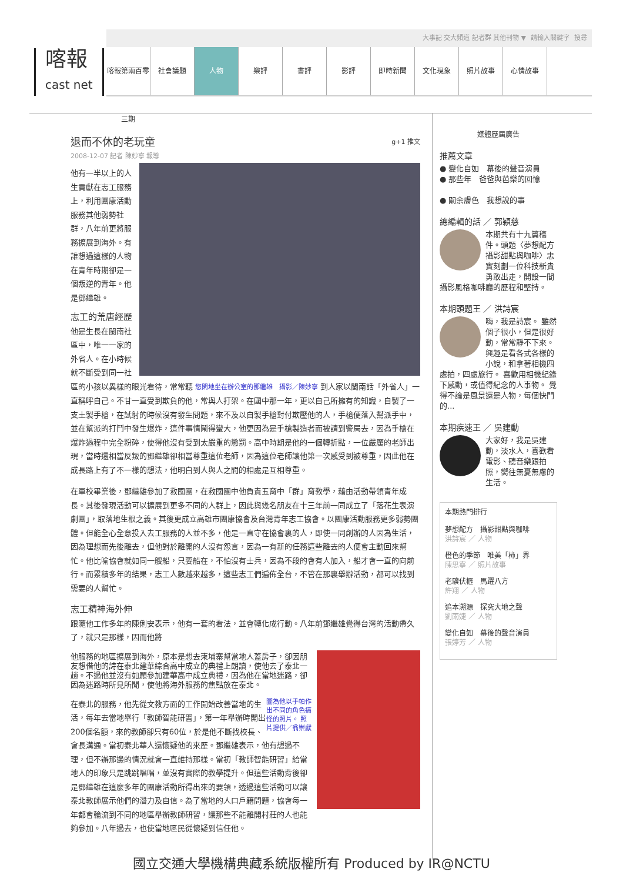大事記 交大頻道 記者群 其他刊物 ▼ 請輸入關鍵字 搜尋
喀報
cast net
喀報第兩百零三期
社會議題 人物 樂評 書評 影評 即時新聞 文化現象 照片故事 心情故事
退而不休的老玩童 g+1 推文
2008-12-07 記者 陳妙寧 報導
他有一半以上的人生貢獻在志工服務上，利用團康活動服務其他弱勢社群，八年前更將服務擴展到海外。有誰想過這樣的人物在青年時期卻是一個叛逆的青年。他是鄧繼雄。
志工的荒唐經歷
他是生長在閩南社區中，唯一一家的外省人。在小時候就不斷受到同一社區的小孩以異樣的眼光看待，常常聽 悠閑地坐在辦公室的鄧繼雄　攝影／陳妙寧 到人家以閩南話「外省人」一直稱呼自己。不甘一直受到欺負的他，常與人打架。在國中那一年，更以自己所擁有的知識，自製了一支土製手槍，在試射的時候沒有發生問題，來不及以自製手槍對付欺壓他的人，手槍便落入幫派手中，並在幫派的打鬥中發生爆炸，這件事情鬧得蠻大，他更因為是手槍製造者而被請到警局去，因為手槍在爆炸過程中完全粉碎，使得他沒有受到太嚴重的懲罰。高中時期是他的一個轉折點，一位嚴厲的老師出現，當時還相當反叛的鄧繼雄卻相當尊重這位老師，因為這位老師讓他第一次感受到被尊重，因此他在成長路上有了不一樣的想法，他明白到人與人之間的相處是互相尊重。
在軍校畢業後，鄧繼雄參加了救國團，在救國團中他負責五育中「群」育教學，藉由活動帶領青年成長。其後發現活動可以擴展到更多不同的人群上，因此與幾名朋友在十三年前一同成立了「落花生表演劇團」，取落地生根之義。其後更成立高雄市團康協會及台灣青年志工協會。以團康活動服務更多弱勢團體。但能全心全意投入去工服務的人並不多，他是一直守在協會裏的人，即使一同創辦的人因為生活，因為理想而先後離去，但他對於離開的人沒有怨言，因為一有新的任務這些離去的人便會主動回來幫忙。他比喻協會就如同一艘船，只要船在，不怕沒有士兵，因為不段的會有人加入，船才會一直的向前行。而累積多年的結果，志工人數越來越多，這些志工們遍佈全台，不管在那裏舉辦活動，都可以找到需要的人幫忙。
志工精神海外伸
跟隨他工作多年的陳俐安表示，他有一套的看法，並會轉化成行動。八年前鄧繼雄覺得台灣的活動帶久了，就只是那樣，因而他將
他服務的地區擴展到海外，原本是想去柬埔寨幫當地人蓋房子，卻因朋友想借他的詩在泰北建華綜合高中成立的典禮上朗讀，使他去了泰北一趟。不過他並沒有如願參加建華高中成立典禮，因為他在當地迷路，卻因為迷路時所見所聞，使他將海外服務的焦點放在泰北。
圖為他以手帕作出不同的角色搞怪的照片。 照片提供／翁崇獻 在泰北的服務，他先從文教方面的工作開始改善當地的生活，每年去當地舉行「教師智能研習」，第一年舉辦時開出200個名額，來的教師卻只有60位，於是他不斷找校長、會長溝通。當初泰北華人還懷疑他的來歷。鄧繼雄表示，他有想過不理，但不辦那邊的情況就會一直維持那樣。當初「教師智能研習」給當地人的印象只是跳跳唱唱，並沒有實際的教學提升。但這些活動背後卻是鄧繼雄在這麼多年的團康活動所得出來的要領，透過這些活動可以讓泰北教師展示他們的潛力及自信。為了當地的人口戶籍問題，協會每一年都會輪流到不同的地區舉辦教師研習，讓那些不能離開村莊的人也能夠參加。八年過去，也使當地區民從懷疑到信任他。
媒體歷屆廣告
推薦文章
● 變化自如　幕後的聲音演員
● 那些年　爸爸與芭樂的回憶
● 關余膚色　我想說的事
總編輯的話 ／ 郭穎慈
本期共有十九篇稿件。頭題〈夢想配方　攝影甜點與咖啡〉忠實刻劃一位科技新貴勇敢出走，開設一間攝影風格咖啡廳的歷程和堅持。
本期頭題王 ／ 洪詩宸
嗨，我是詩宸。 雖然個子很小，但是很好動，常常靜不下來。 興趣是看各式各樣的小說，和拿著相機四處拍，四處旅行。 喜歡用相機紀錄下感動，或值得紀念的人事物。 覺得不論是風景還是人物，每個快門的...
本期疾速王 ／ 吳建動
大家好，我是吳建動，淡水人，喜歡看電影、聽音樂跟拍照，嚮往無憂無慮的生活。
本期熱門排行
夢想配方　攝影甜點與咖啡
洪詩宸 ／ 人物
橙色的季節　唯美「柿」界
陳思寧 ／ 照片故事
老驥伏櫪　馬躍八方
許翔 ／ 人物
追本溯源　探究大地之聲
劉雨婕 ／ 人物
變化自如　幕後的聲音演員
張婷芳 ／ 人物
國立交通大學機構典藏系統版權所有 Produced by IR@NCTU